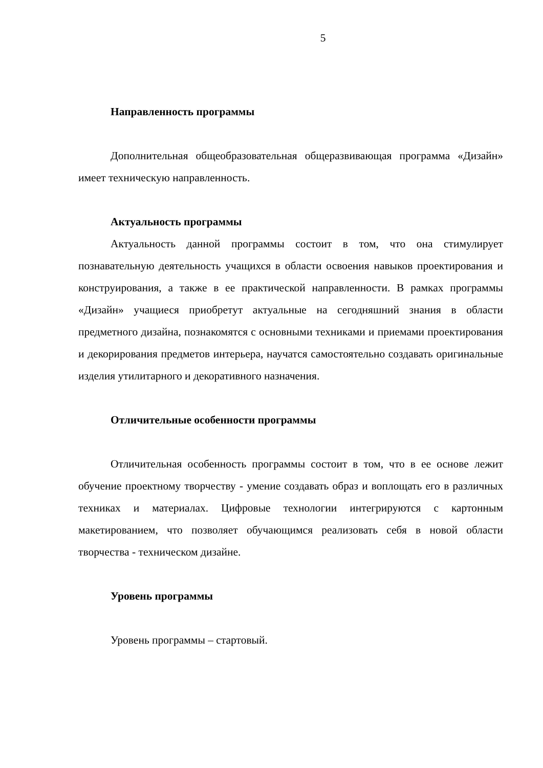5
Направленность программы
Дополнительная общеобразовательная общеразвивающая программа «Дизайн» имеет техническую направленность.
Актуальность программы
Актуальность данной программы состоит в том, что она стимулирует познавательную деятельность учащихся в области освоения навыков проектирования и конструирования, а также в ее практической направленности. В рамках программы «Дизайн» учащиеся приобретут актуальные на сегодняшний знания в области предметного дизайна, познакомятся с основными техниками и приемами проектирования и декорирования предметов интерьера, научатся самостоятельно создавать оригинальные изделия утилитарного и декоративного назначения.
Отличительные особенности программы
Отличительная особенность программы состоит в том, что в ее основе лежит обучение проектному творчеству - умение создавать образ и воплощать его в различных техниках и материалах. Цифровые технологии интегрируются с картонным макетированием, что позволяет обучающимся реализовать себя в новой области творчества - техническом дизайне.
Уровень программы
Уровень программы – стартовый.